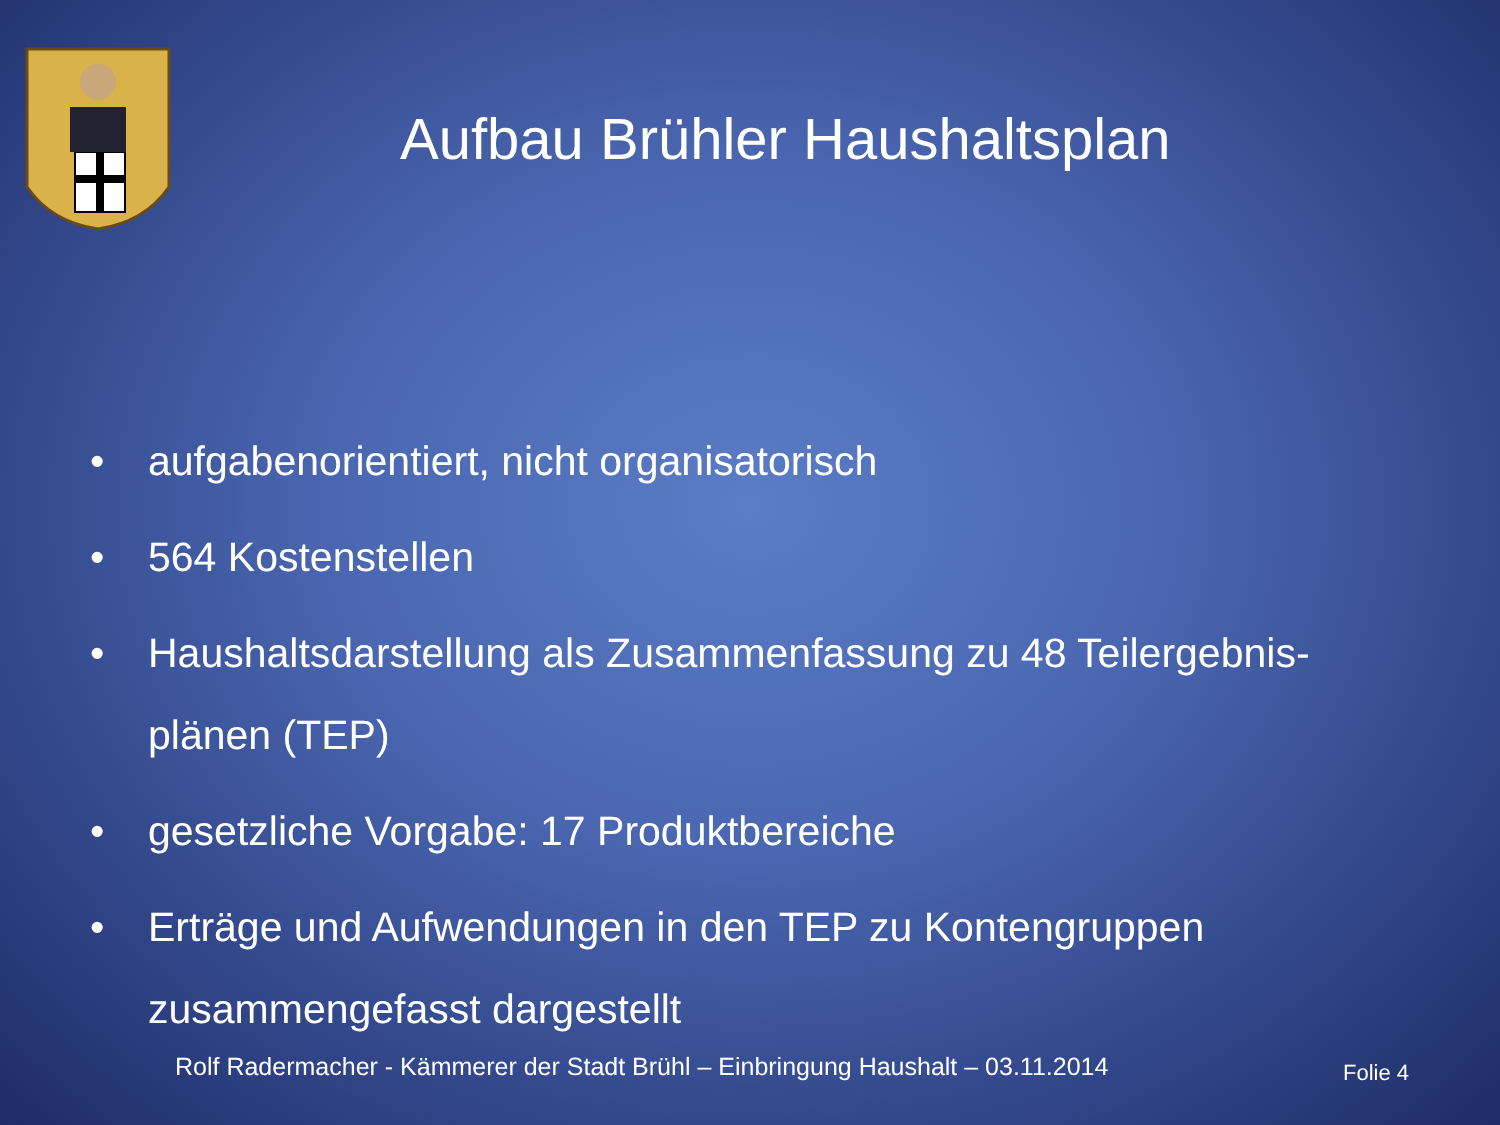Aufbau Brühler Haushaltsplan
• aufgabenorientiert, nicht organisatorisch
• 564 Kostenstellen
• Haushaltsdarstellung als Zusammenfassung zu 48 Teilergebnis-
plänen (TEP)
• gesetzliche Vorgabe: 17 Produktbereiche
• Erträge und Aufwendungen in den TEP zu Kontengruppen
zusammengefasst dargestellt
Rolf Radermacher - Kämmerer der Stadt Brühl – Einbringung Haushalt – 03.11.2014
Folie 4